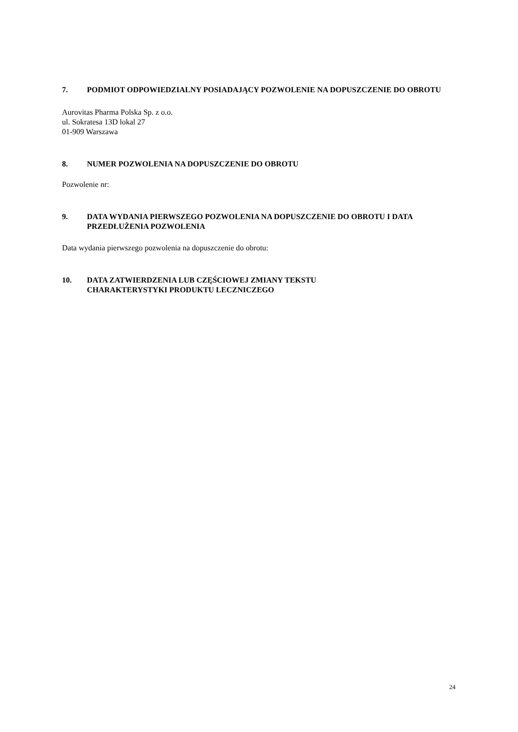7. PODMIOT ODPOWIEDZIALNY POSIADAJĄCY POZWOLENIE NA DOPUSZCZENIE DO OBROTU
Aurovitas Pharma Polska Sp. z o.o.
ul. Sokratesa 13D lokal 27
01-909 Warszawa
8. NUMER POZWOLENIA NA DOPUSZCZENIE DO OBROTU
Pozwolenie nr:
9. DATA WYDANIA PIERWSZEGO POZWOLENIA NA DOPUSZCZENIE DO OBROTU I DATA PRZEDŁUŻENIA POZWOLENIA
Data wydania pierwszego pozwolenia na dopuszczenie do obrotu:
10. DATA ZATWIERDZENIA LUB CZĘŚCIOWEJ ZMIANY TEKSTU
CHARAKTERYSTYKI PRODUKTU LECZNICZEGO
24